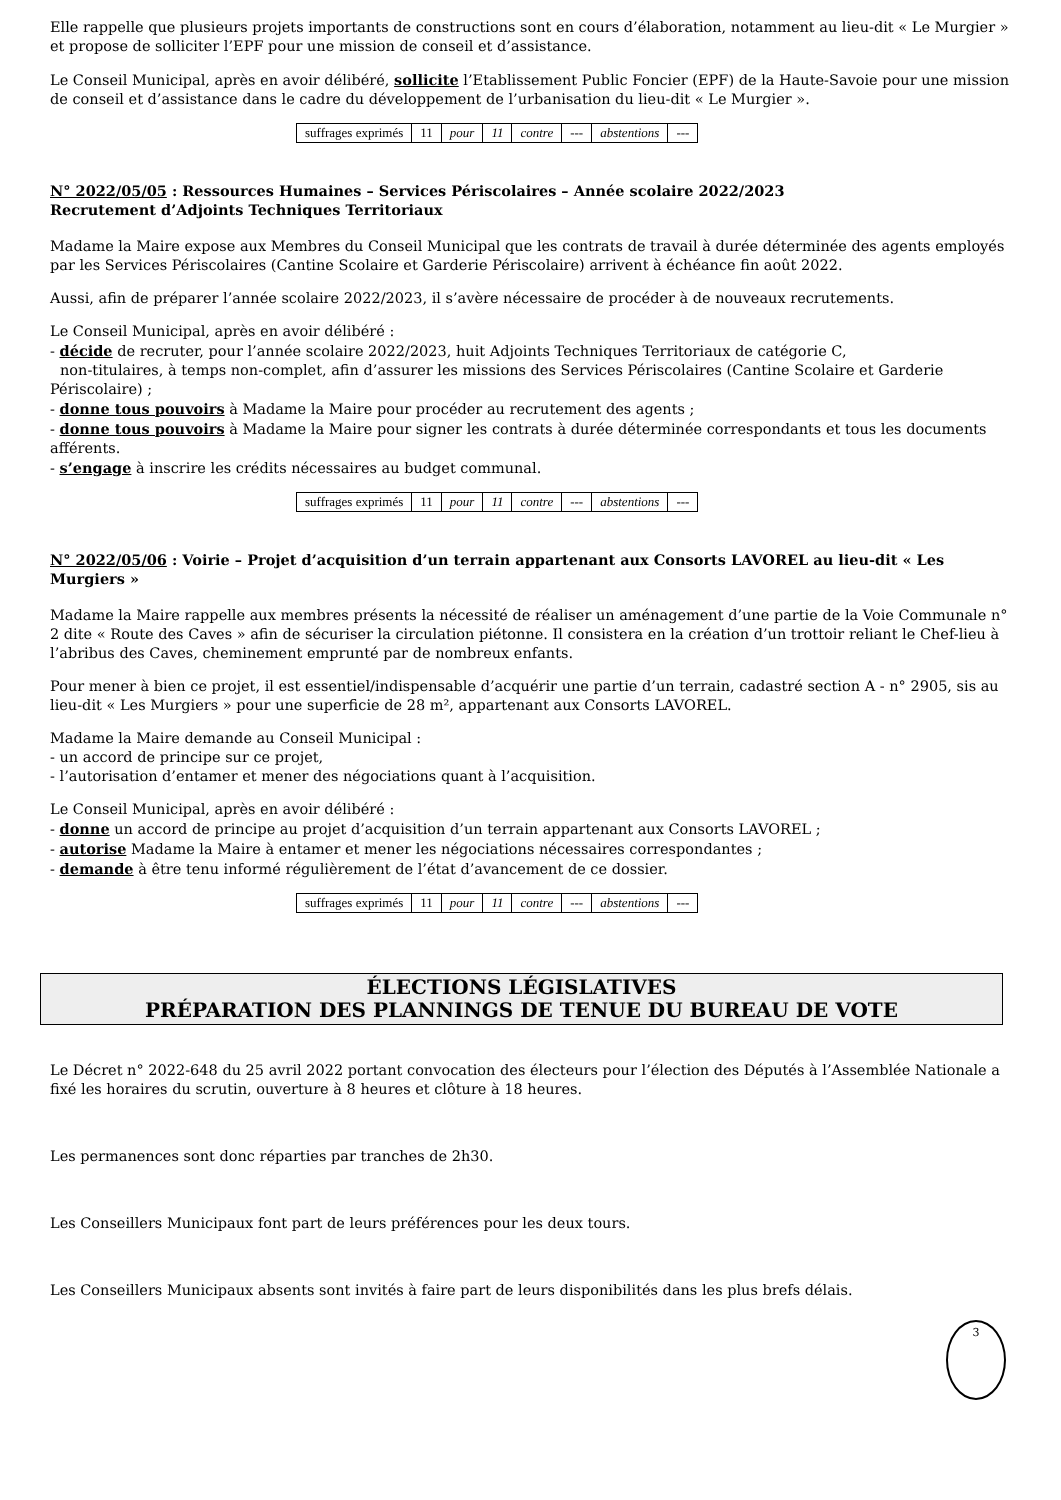Elle rappelle que plusieurs projets importants de constructions sont en cours d’élaboration, notamment au lieu-dit « Le Murgier » et propose de solliciter l’EPF pour une mission de conseil et d’assistance.
Le Conseil Municipal, après en avoir délibéré, sollicite l’Etablissement Public Foncier (EPF) de la Haute-Savoie pour une mission de conseil et d’assistance dans le cadre du développement de l’urbanisation du lieu-dit « Le Murgier ».
| suffrages exprimés | 11 | pour | 11 | contre | --- | abstentions | --- |
N° 2022/05/05 : Ressources Humaines – Services Périscolaires – Année scolaire 2022/2023
Recrutement d’Adjoints Techniques Territoriaux
Madame la Maire expose aux Membres du Conseil Municipal que les contrats de travail à durée déterminée des agents employés par les Services Périscolaires (Cantine Scolaire et Garderie Périscolaire) arrivent à échéance fin août 2022.
Aussi, afin de préparer l’année scolaire 2022/2023, il s’avère nécessaire de procéder à de nouveaux recrutements.
Le Conseil Municipal, après en avoir délibéré :
- décide de recruter, pour l’année scolaire 2022/2023, huit Adjoints Techniques Territoriaux de catégorie C,
non-titulaires, à temps non-complet, afin d’assurer les missions des Services Périscolaires (Cantine Scolaire et Garderie Périscolaire) ;
- donne tous pouvoirs à Madame la Maire pour procéder au recrutement des agents ;
- donne tous pouvoirs à Madame la Maire pour signer les contrats à durée déterminée correspondants et tous les documents afférents.
- s’engage à inscrire les crédits nécessaires au budget communal.
| suffrages exprimés | 11 | pour | 11 | contre | --- | abstentions | --- |
N° 2022/05/06 : Voirie – Projet d’acquisition d’un terrain appartenant aux Consorts LAVOREL au lieu-dit « Les Murgiers »
Madame la Maire rappelle aux membres présents la nécessité de réaliser un aménagement d’une partie de la Voie Communale n° 2 dite « Route des Caves » afin de sécuriser la circulation piétonne. Il consistera en la création d’un trottoir reliant le Chef-lieu à l’abribus des Caves, cheminement emprunté par de nombreux enfants.
Pour mener à bien ce projet, il est essentiel/indispensable d’acquérir une partie d’un terrain, cadastré section A - n° 2905, sis au lieu-dit « Les Murgiers » pour une superficie de 28 m², appartenant aux Consorts LAVOREL.
Madame la Maire demande au Conseil Municipal :
- un accord de principe sur ce projet,
- l’autorisation d’entamer et mener des négociations quant à l’acquisition.
Le Conseil Municipal, après en avoir délibéré :
- donne un accord de principe au projet d’acquisition d’un terrain appartenant aux Consorts LAVOREL ;
- autorise Madame la Maire à entamer et mener les négociations nécessaires correspondantes ;
- demande à être tenu informé régulièrement de l’état d’avancement de ce dossier.
| suffrages exprimés | 11 | pour | 11 | contre | --- | abstentions | --- |
ÉLECTIONS LÉGISLATIVES
PRÉPARATION DES PLANNINGS DE TENUE DU BUREAU DE VOTE
Le Décret n° 2022-648 du 25 avril 2022 portant convocation des électeurs pour l’élection des Députés à l’Assemblée Nationale a fixé les horaires du scrutin, ouverture à 8 heures et clôture à 18 heures.
Les permanences sont donc réparties par tranches de 2h30.
Les Conseillers Municipaux font part de leurs préférences pour les deux tours.
Les Conseillers Municipaux absents sont invités à faire part de leurs disponibilités dans les plus brefs délais.
3